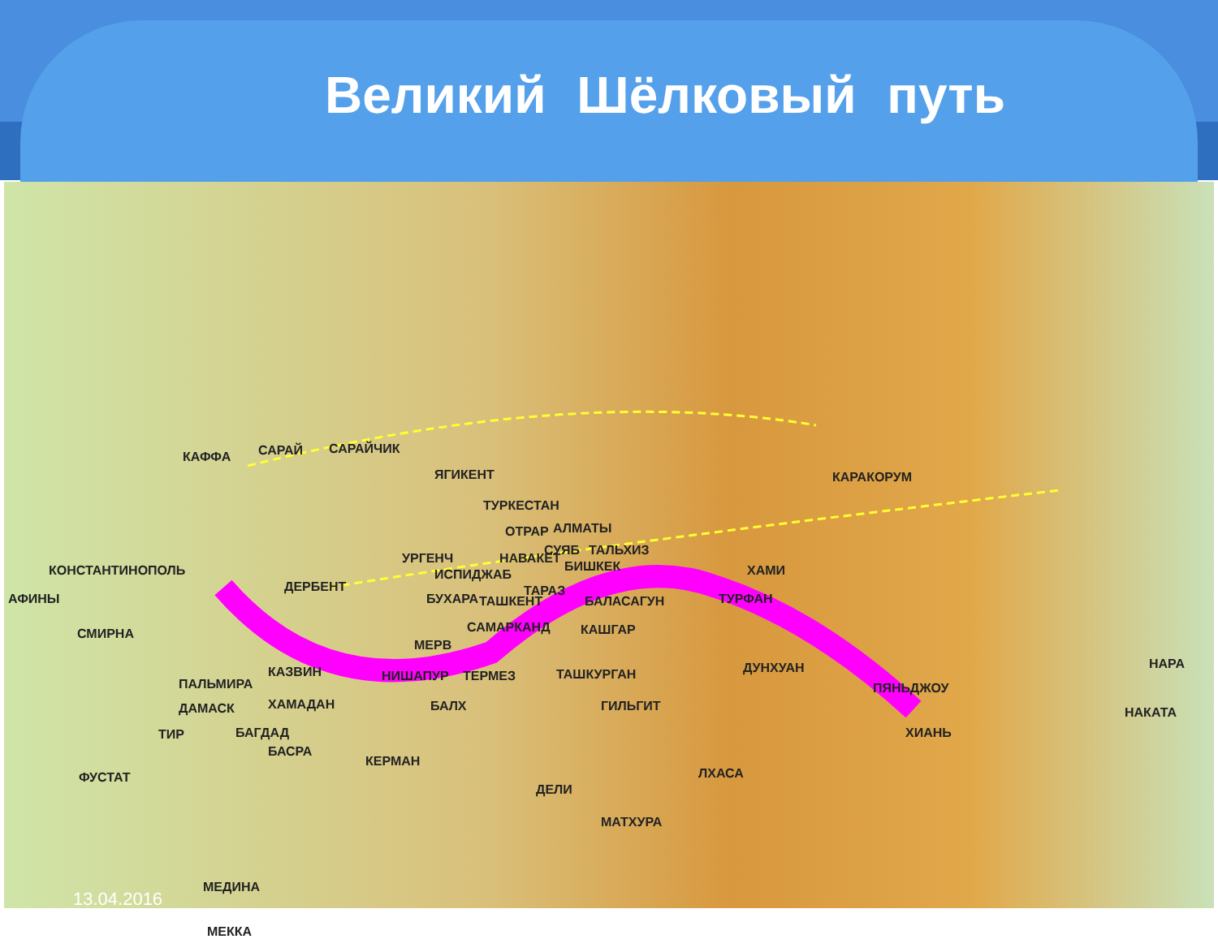Великий Шёлковый путь
КАФФА САРАЙ САРАЙЧИК
ЯГИКЕНТ КАРАКОРУМ
ТУРКЕСТАН
ОТРАР АЛМАТЫ
СУЯБ ТАЛЬХИЗ
КОНСТАНТИНОПОЛЬ
УРГЕНЧ НАВАКЕТ
БИШКЕК ХАМИ ИСПИДЖАБ
ДЕРБЕНТ ТАРАЗ
АФИНЫ БУХАРА ТАШКЕНТ БАЛАСАГУН ТУРФАН
СМИРНА САМАРКАНД КАШГАР
МЕРВ
КАЗВИН НИШАПУР ТЕРМЕЗ ТАШКУРГАН ДУНХУАН НАРА
ПАЛЬМИРА ПЯНЬДЖОУ
ДАМАСК ХАМАДАН БАЛХ ГИЛЬГИТ НАКАТА
ТИР БАГДАД ХИАНЬ
БАСРА
КЕРМАН
ФУСТАТ ЛХАСА
ДЕЛИ
МАТХУРА
МЕДИНА
МЕККА
13.04.2016